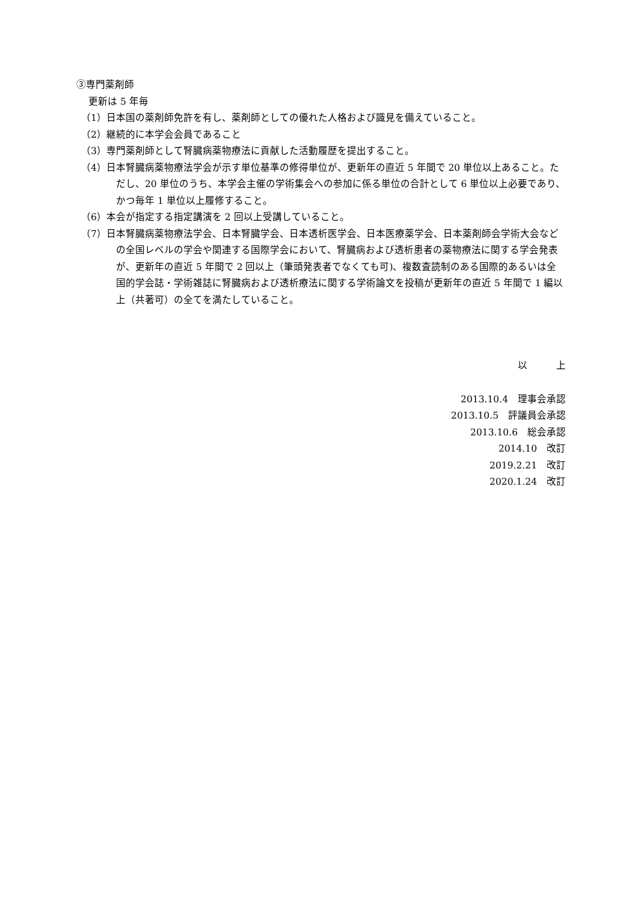③専門薬剤師
更新は 5 年毎
（1）日本国の薬剤師免許を有し、薬剤師としての優れた人格および識見を備えていること。
（2）継続的に本学会会員であること
（3）専門薬剤師として腎臓病薬物療法に貢献した活動履歴を提出すること。
（4）日本腎臓病薬物療法学会が示す単位基準の修得単位が、更新年の直近 5 年間で 20 単位以上あること。ただし、20 単位のうち、本学会主催の学術集会への参加に係る単位の合計として 6 単位以上必要であり、かつ毎年 1 単位以上履修すること。
（6）本会が指定する指定講演を 2 回以上受講していること。
（7）日本腎臓病薬物療法学会、日本腎臓学会、日本透析医学会、日本医療薬学会、日本薬剤師会学術大会などの全国レベルの学会や関連する国際学会において、腎臓病および透析患者の薬物療法に関する学会発表が、更新年の直近 5 年間で 2 回以上（筆頭発表者でなくても可)、複数査読制のある国際的あるいは全国的学会誌・学術雑誌に腎臓病および透析療法に関する学術論文を投稿が更新年の直近 5 年間で 1 編以上（共著可）の全てを満たしていること。
以　　　上
2013.10.4　理事会承認
2013.10.5　評議員会承認
2013.10.6　総会承認
2014.10　改訂
2019.2.21　改訂
2020.1.24　改訂